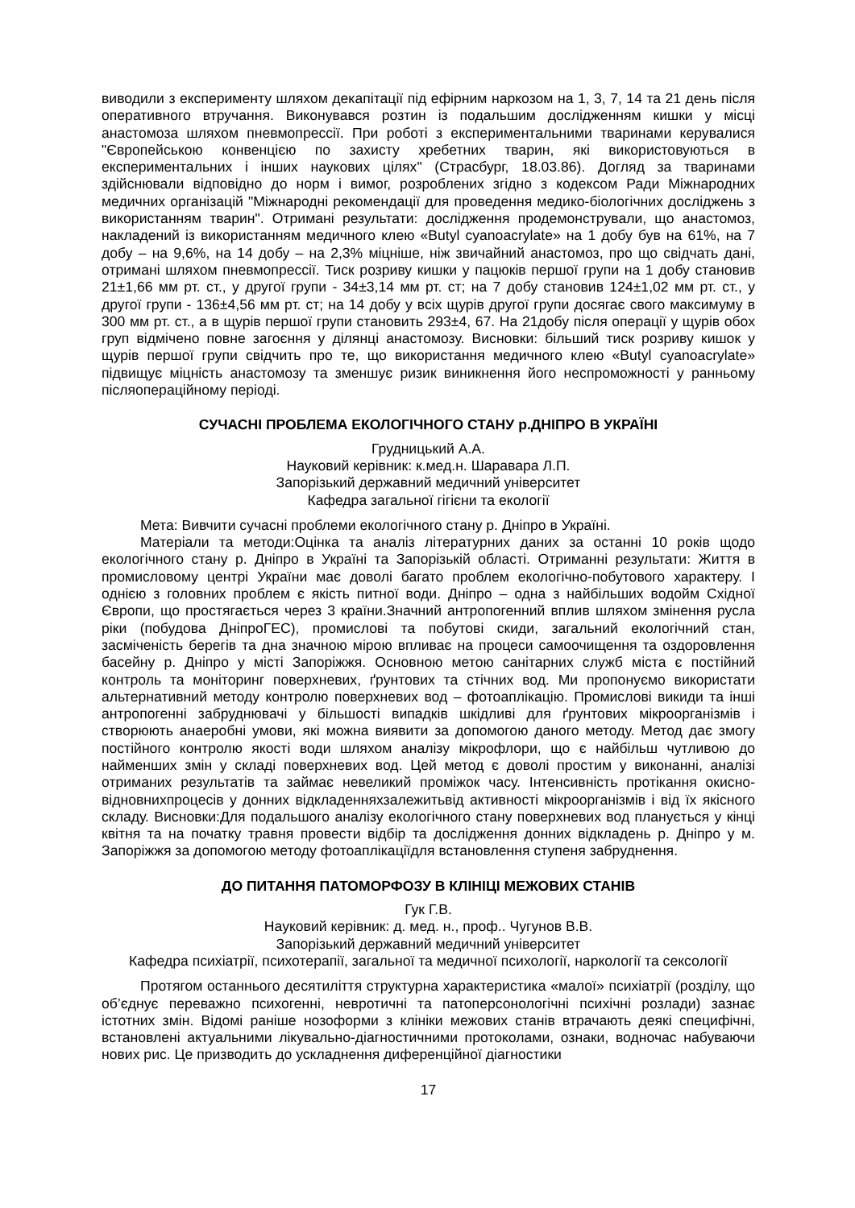виводили з експерименту шляхом декапітації під ефірним наркозом на 1, 3, 7, 14 та 21 день після оперативного втручання. Виконувався розтин із подальшим дослідженням кишки у місці анастомоза шляхом пневмопрессії. При роботі з експериментальними тваринами керувалися "Європейською конвенцією по захисту хребетних тварин, які використовуються в експериментальних і інших наукових цілях" (Страсбург, 18.03.86). Догляд за тваринами здійснювали відповідно до норм і вимог, розроблених згідно з кодексом Ради Міжнародних медичних організацій "Міжнародні рекомендації для проведення медико-біологічних досліджень з використанням тварин". Отримані результати: дослідження продемонстрували, що анастомоз, накладений із використанням медичного клею «Butyl cyanoacrylate» на 1 добу був на 61%, на 7 добу – на 9,6%, на 14 добу – на 2,3% міцніше, ніж звичайний анастомоз, про що свідчать дані, отримані шляхом пневмопрессії. Тиск розриву кишки у пацюків першої групи на 1 добу становив 21±1,66 мм рт. ст., у другої групи - 34±3,14 мм рт. ст; на 7 добу становив 124±1,02 мм рт. ст., у другої групи - 136±4,56 мм рт. ст; на 14 добу у всіх щурів другої групи досягає свого максимуму в 300 мм рт. ст., а в щурів першої групи становить 293±4, 67. На 21добу після операції у щурів обох груп відмічено повне загоєння у ділянці анастомозу. Висновки: більший тиск розриву кишок у щурів першої групи свідчить про те, що використання медичного клею «Butyl cyanoacrylate» підвищує міцність анастомозу та зменшує ризик виникнення його неспроможності у ранньому післяопераційному періоді.
СУЧАСНІ ПРОБЛЕМА ЕКОЛОГІЧНОГО СТАНУ р.ДНІПРО В УКРАЇНІ
Грудницький А.А.
Науковий керівник: к.мед.н. Шаравара Л.П.
Запорізький державний медичний університет
Кафедра загальної гігієни та екології
Мета: Вивчити сучасні проблеми екологічного стану р. Дніпро в Україні.
Матеріали та методи:Оцінка та аналіз літературних даних за останні 10 років щодо екологічного стану р. Дніпро в Україні та Запорізькій області. Отриманні результати: Життя в промисловому центрі України має доволі багато проблем екологічно-побутового характеру. І однією з головних проблем є якість питної води. Дніпро – одна з найбільших водойм Східної Європи, що простягається через 3 країни.Значний антропогенний вплив шляхом змінення русла ріки (побудова ДніпроГЕС), промислові та побутові скиди, загальний екологічний стан, засміченість берегів та дна значною мірою впливає на процеси самоочищення та оздоровлення басейну р. Дніпро у місті Запоріжжя. Основною метою санітарних служб міста є постійний контроль та моніторинг поверхневих, ґрунтових та стічних вод. Ми пропонуємо використати альтернативний методу контролю поверхневих вод – фотоаплікацію. Промислові викиди та інші антропогенні забруднювачі у більшості випадків шкідливі для ґрунтових мікроорганізмів і створюють анаеробні умови, які можна виявити за допомогою даного методу. Метод дає змогу постійного контролю якості води шляхом аналізу мікрофлори, що є найбільш чутливою до найменших змін у складі поверхневих вод. Цей метод є доволі простим у виконанні, аналізі отриманих результатів та займає невеликий проміжок часу. Інтенсивність протікання окисно-відновнихпроцесів у донних відкладенняхзалежитьвід активності мікроорганізмів і від їх якісного складу. Висновки:Для подальшого аналізу екологічного стану поверхневих вод планується у кінці квітня та на початку травня провести відбір та дослідження донних відкладень р. Дніпро у м. Запоріжжя за допомогою методу фотоаплікаціїдля встановлення ступеня забруднення.
ДО ПИТАННЯ ПАТОМОРФОЗУ В КЛІНІЦІ МЕЖОВИХ СТАНІВ
Гук Г.В.
Науковий керівник: д. мед. н., проф.. Чугунов В.В.
Запорізький державний медичний університет
Кафедра психіатрії, психотерапії, загальної та медичної психології, наркології та сексології
Протягом останнього десятиліття структурна характеристика «малої» психіатрії (розділу, що об’єднує переважно психогенні, невротичні та патоперсонологічні психічні розлади) зазнає істотних змін. Відомі раніше нозоформи з клініки межових станів втрачають деякі специфічні, встановлені актуальними лікувально-діагностичними протоколами, ознаки, водночас набуваючи нових рис. Це призводить до ускладнення диференційної діагностики
17